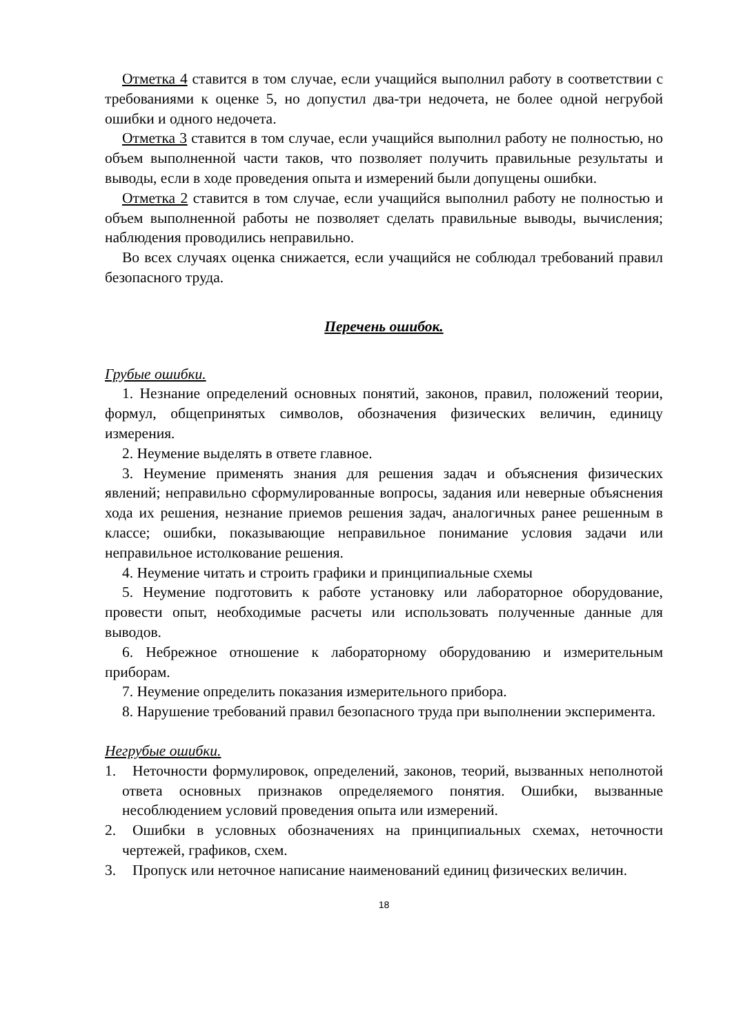Отметка 4 ставится в том случае, если учащийся выполнил работу в соответствии с требованиями к оценке 5, но допустил два-три недочета, не более одной негрубой ошибки и одного недочета.
Отметка 3 ставится в том случае, если учащийся выполнил работу не полностью, но объем выполненной части таков, что позволяет получить правильные результаты и выводы, если в ходе проведения опыта и измерений были допущены ошибки.
Отметка 2 ставится в том случае, если учащийся выполнил работу не полностью и объем выполненной работы не позволяет сделать правильные выводы, вычисления; наблюдения проводились неправильно.
Во всех случаях оценка снижается, если учащийся не соблюдал требований правил безопасного труда.
Перечень ошибок.
Грубые ошибки.
1. Незнание определений основных понятий, законов, правил, положений теории, формул, общепринятых символов, обозначения физических величин, единицу измерения.
2. Неумение выделять в ответе главное.
3. Неумение применять знания для решения задач и объяснения физических явлений; неправильно сформулированные вопросы, задания или неверные объяснения хода их решения, незнание приемов решения задач, аналогичных ранее решенным в классе; ошибки, показывающие неправильное понимание условия задачи или неправильное истолкование решения.
4. Неумение читать и строить графики и принципиальные схемы
5. Неумение подготовить к работе установку или лабораторное оборудование, провести опыт, необходимые расчеты или использовать полученные данные для выводов.
6. Небрежное отношение к лабораторному оборудованию и измерительным приборам.
7. Неумение определить показания измерительного прибора.
8. Нарушение требований правил безопасного труда при выполнении эксперимента.
Негрубые ошибки.
1. Неточности формулировок, определений, законов, теорий, вызванных неполнотой ответа основных признаков определяемого понятия. Ошибки, вызванные несоблюдением условий проведения опыта или измерений.
2. Ошибки в условных обозначениях на принципиальных схемах, неточности чертежей, графиков, схем.
3. Пропуск или неточное написание наименований единиц физических величин.
18